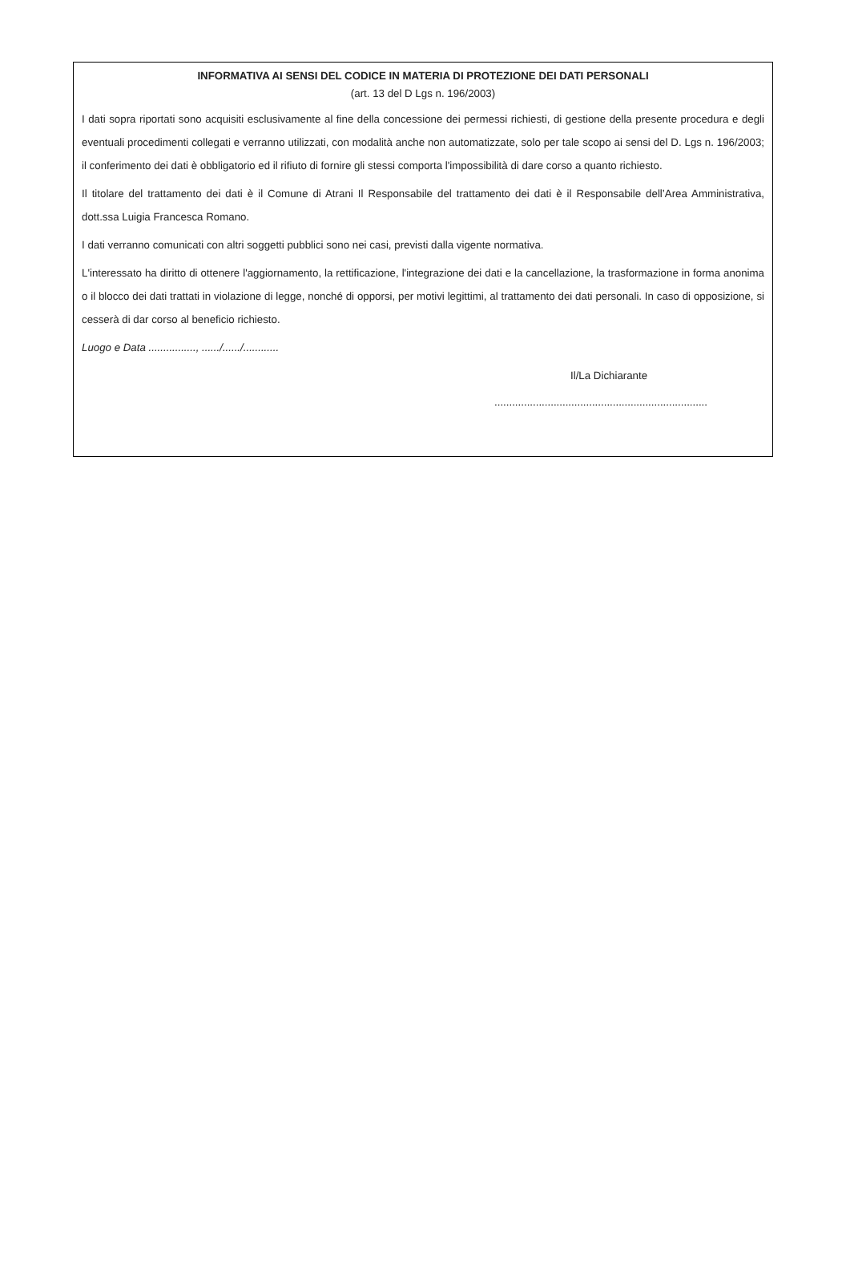INFORMATIVA AI SENSI DEL CODICE IN MATERIA DI PROTEZIONE DEI DATI PERSONALI
(art. 13 del D Lgs n. 196/2003)
I dati sopra riportati sono acquisiti esclusivamente al fine della concessione dei permessi richiesti, di gestione della presente procedura e degli eventuali procedimenti collegati e verranno utilizzati, con modalità anche non automatizzate, solo per tale scopo ai sensi del D. Lgs n. 196/2003; il conferimento dei dati è obbligatorio ed il rifiuto di fornire gli stessi comporta l'impossibilità di dare corso a quanto richiesto.
Il titolare del trattamento dei dati è il Comune di Atrani Il Responsabile del trattamento dei dati è il Responsabile dell’Area Amministrativa, dott.ssa Luigia Francesca Romano.
I dati verranno comunicati con altri soggetti pubblici sono nei casi, previsti dalla vigente normativa.
L'interessato ha diritto di ottenere l'aggiornamento, la rettificazione, l'integrazione dei dati e la cancellazione, la trasformazione in forma anonima o il blocco dei dati trattati in violazione di legge, nonché di opporsi, per motivi legittimi, al trattamento dei dati personali. In caso di opposizione, si cesserà di dar corso al beneficio richiesto.
Luogo e Data ................, ....../....../............
Il/La Dichiarante
........................................................................